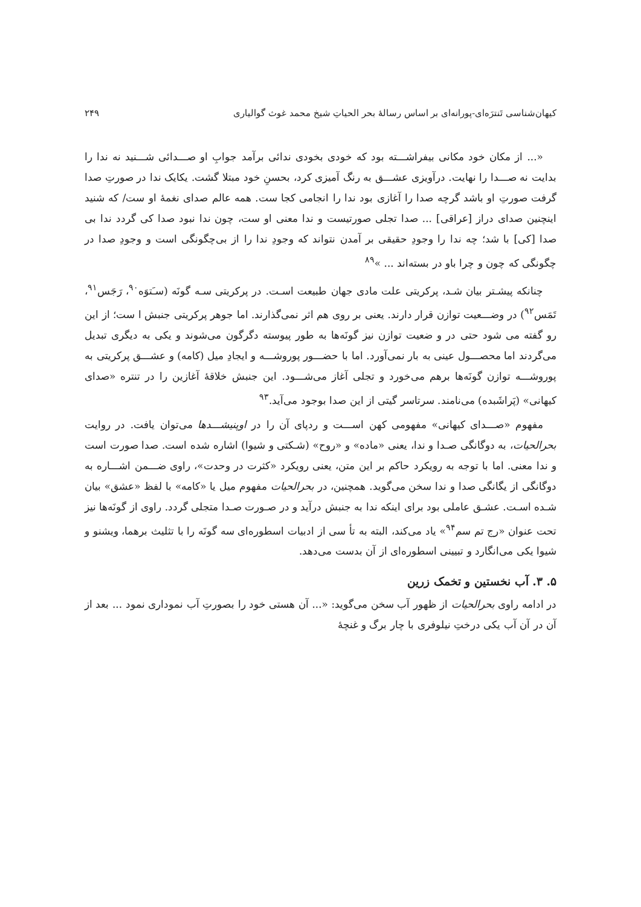کیهان‌شناسی تَنترَه‌ای-پورانه‌ای بر اساس رسالهٔ بحر الحیاتِ شیخ محمد غوث گوالیاری ۲۴۹
«... از مکان خود مکانی بیفراشـــته بود که خودی بخودی ندائی برآمد جوابِ او صـــدائی شـــنید نه ندا را بدایت نه صـــدا را نهایت. درآویزی عشـــق به رنگ آمیزی کرد، بحسنِ خود مبتلا گشت. یکایک ندا در صورتِ صدا گرفت صورتِ او باشد گرچه صدا را آغازی بود ندا را انجامی کجا ست. همه عالم صدای نغمهٔ او ست/ که شنید اینچنین صدای دراز [عراقی] ... صدا تجلی صورتیست و ندا معنی او ست، چون ندا نبود صدا کی گردد ندا بی صدا [کی] با شد؛ چه ندا را وجودِ حقیقی بر آمدن نتواند که وجودِ ندا را از بی‌چگونگی است و وجودِ صدا در چگونگی که چون و چرا باو در بسته‌اند ... »<sup>۸۹</sup>
چنانکه پیشـتر بیان شـد، پرکریتی علت مادی جهان طبیعت اسـت. در پرکریتی سـه گونَه (سـَتوَه<sup>۹۰</sup>، رَجَس<sup>۹۱</sup>، تَمَس<sup>۹۲</sup>) در وضـــعیت توازن قرار دارند. یعنی بر روی هم اثر نمی‌گذارند. اما جوهر پرکریتی جنبش ا ست؛ از این رو گفته می شود حتی در و ضعیت توازن نیز گونَه‌ها به طور پیوسته دگرگون می‌شوند و یکی به دیگری تبدیل می‌گردند اما محصـــول عینی به بار نمی‌آورد. اما با حضـــور پوروشـــه و ایجادِ میل (کامه) و عشـــق پرکریتی به پوروشـــه توازن گونَه‌ها برهم می‌خورد و تجلی آغاز می‌شـــود. این جنبش خلاقهٔ آغازین را در تنتره «صدای کیهانی» (پَراشَبده) می‌نامند. سرتاسر گیتی از این صدا بوجود می‌آید.<sup>۹۳</sup>
مفهوم «صـــدای کیهانی» مفهومی کهن اســـت و ردپای آن را در اوپنیشـــدها می‌توان یافت. در روایت بحرالحیات، به دوگانگی صـدا و ندا، یعنی «ماده» و «روح» (شـکتی و شیوا) اشاره شده است. صدا صورت است و ندا معنی. اما با توجه به رویکرد حاکم بر این متن، یعنی رویکرد «کثرت در وحدت»، راوی ضـــمن اشـــاره به دوگانگی از یگانگی صدا و ندا سخن می‌گوید. همچنین، در بحرالحیات مفهوم میل یا «کامه» با لفظ «عشق» بیان شـده اسـت. عشـق عاملی بود برای اینکه ندا به جنبش درآید و در صـورت صـدا متجلی گردد. راوی از گونَه‌ها نیز تحت عنوان «رج تم سم<sup>۹۴</sup>» یاد می‌کند، البته به تأ سی از ادبیات اسطوره‌ای سه گونَه را با تثلیث برهما، ویشنو و شیوا یکی می‌انگارد و تبیینی اسطوره‌ای از آن بدست می‌دهد.
۵. ۳. آب نخستین و تخمک زرین
در ادامه راوی بحرالحیات از ظهور آب سخن می‌گوید: «... آن هستی خود را بصورتِ آب نموداری نمود ... بعد از آن در آن آب یکی درختِ نیلوفری با چار برگ و غنچهٔ